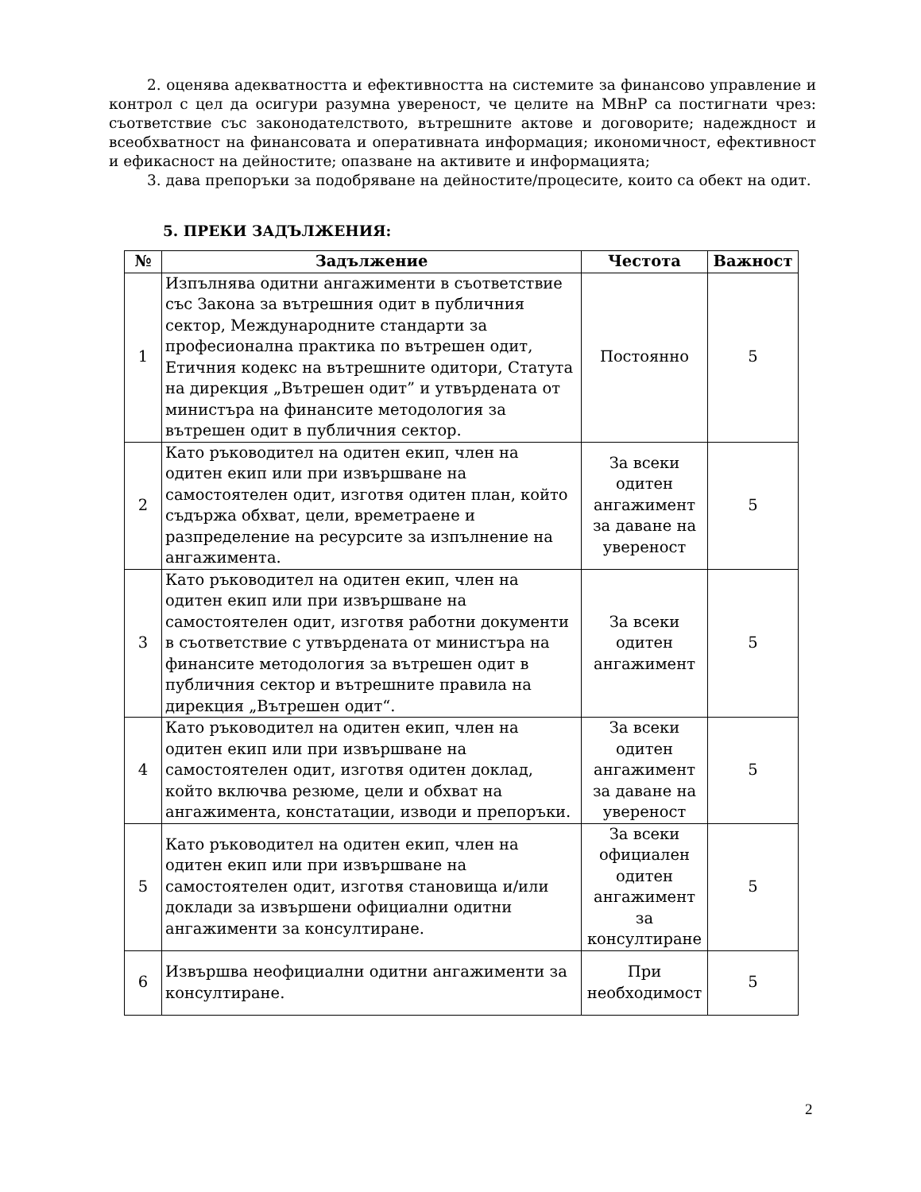2. оценява адекватността и ефективността на системите за финансово управление и контрол с цел да осигури разумна увереност, че целите на МВнР са постигнати чрез: съответствие със законодателството, вътрешните актове и договорите; надеждност и всеобхватност на финансовата и оперативната информация; икономичност, ефективност и ефикасност на дейностите; опазване на активите и информацията;
3. дава препоръки за подобряване на дейностите/процесите, които са обект на одит.
5. ПРЕКИ ЗАДЪЛЖЕНИЯ:
| № | Задължение | Честота | Важност |
| --- | --- | --- | --- |
| 1 | Изпълнява одитни ангажименти в съответствие със Закона за вътрешния одит в публичния сектор, Международните стандарти за професионална практика по вътрешен одит, Етичния кодекс на вътрешните одитори, Статута на дирекция „Вътрешен одит” и утвърдената от министъра на финансите методология за вътрешен одит в публичния сектор. | Постоянно | 5 |
| 2 | Като ръководител на одитен екип, член на одитен екип или при извършване на самостоятелен одит, изготвя одитен план, който съдържа обхват, цели, времетраене и разпределение на ресурсите за изпълнение на ангажимента. | За всеки одитен ангажимент за даване на увереност | 5 |
| 3 | Като ръководител на одитен екип, член на одитен екип или при извършване на самостоятелен одит, изготвя работни документи в съответствие с утвърдената от министъра на финансите методология за вътрешен одит в публичния сектор и вътрешните правила на дирекция „Вътрешен одит“. | За всеки одитен ангажимент | 5 |
| 4 | Като ръководител на одитен екип, член на одитен екип или при извършване на самостоятелен одит, изготвя одитен доклад, който включва резюме, цели и обхват на ангажимента, констатации, изводи и препоръки. | За всеки одитен ангажимент за даване на увереност | 5 |
| 5 | Като ръководител на одитен екип, член на одитен екип или при извършване на самостоятелен одит, изготвя становища и/или доклади за извършени официални одитни ангажименти за консултиране. | За всеки официален одитен ангажимент за консултиране | 5 |
| 6 | Извършва неофициални одитни ангажименти за консултиране. | При необходимост | 5 |
2